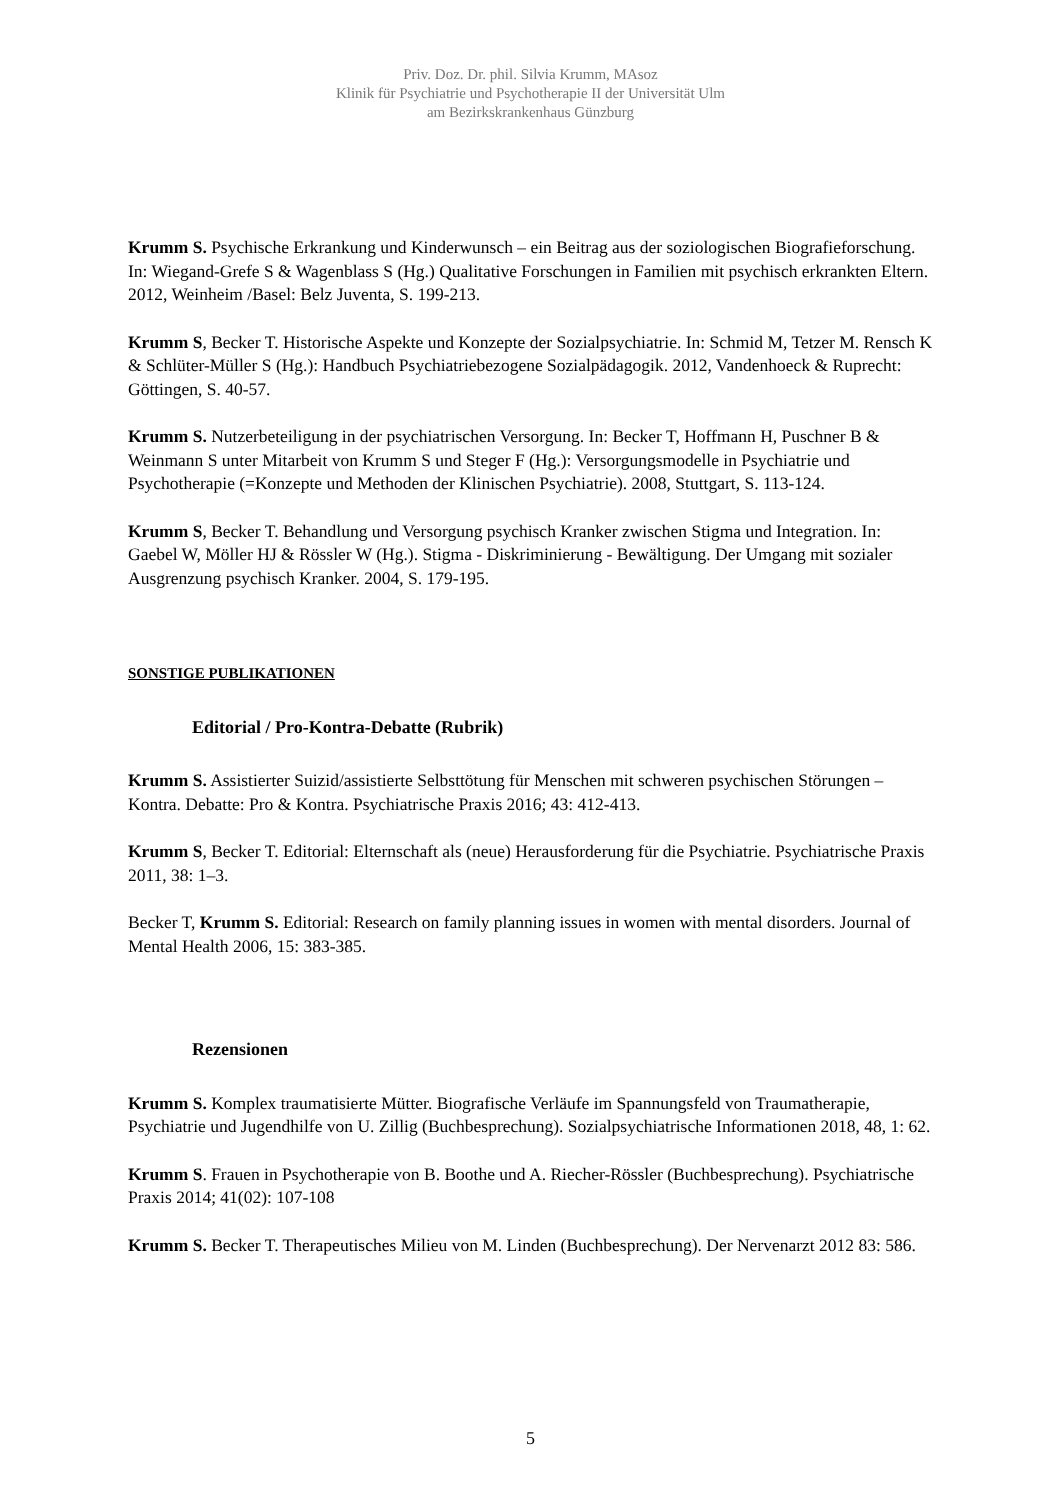Priv. Doz. Dr. phil. Silvia Krumm, MAsoz
Klinik für Psychiatrie und Psychotherapie II der Universität Ulm
am Bezirkskrankenhaus Günzburg
Krumm S. Psychische Erkrankung und Kinderwunsch – ein Beitrag aus der soziologischen Biografieforschung. In: Wiegand-Grefe S & Wagenblass S (Hg.) Qualitative Forschungen in Familien mit psychisch erkrankten Eltern. 2012, Weinheim /Basel: Belz Juventa, S. 199-213.
Krumm S, Becker T. Historische Aspekte und Konzepte der Sozialpsychiatrie. In: Schmid M, Tetzer M. Rensch K & Schlüter-Müller S (Hg.): Handbuch Psychiatriebezogene Sozialpädagogik. 2012, Vandenhoeck & Ruprecht: Göttingen, S. 40-57.
Krumm S. Nutzerbeteiligung in der psychiatrischen Versorgung. In: Becker T, Hoffmann H, Puschner B & Weinmann S unter Mitarbeit von Krumm S und Steger F (Hg.): Versorgungsmodelle in Psychiatrie und Psychotherapie (=Konzepte und Methoden der Klinischen Psychiatrie). 2008, Stuttgart, S. 113-124.
Krumm S, Becker T. Behandlung und Versorgung psychisch Kranker zwischen Stigma und Integration. In: Gaebel W, Möller HJ & Rössler W (Hg.). Stigma - Diskriminierung - Bewältigung. Der Umgang mit sozialer Ausgrenzung psychisch Kranker. 2004, S. 179-195.
SONSTIGE PUBLIKATIONEN
Editorial / Pro-Kontra-Debatte (Rubrik)
Krumm S. Assistierter Suizid/assistierte Selbsttötung für Menschen mit schweren psychischen Störungen – Kontra. Debatte: Pro & Kontra. Psychiatrische Praxis 2016; 43: 412-413.
Krumm S, Becker T. Editorial: Elternschaft als (neue) Herausforderung für die Psychiatrie. Psychiatrische Praxis 2011, 38: 1–3.
Becker T, Krumm S. Editorial: Research on family planning issues in women with mental disorders. Journal of Mental Health 2006, 15: 383-385.
Rezensionen
Krumm S. Komplex traumatisierte Mütter. Biografische Verläufe im Spannungsfeld von Traumatherapie, Psychiatrie und Jugendhilfe von U. Zillig (Buchbesprechung). Sozialpsychiatrische Informationen 2018, 48, 1: 62.
Krumm S. Frauen in Psychotherapie von B. Boothe und A. Riecher-Rössler (Buchbesprechung). Psychiatrische Praxis 2014; 41(02): 107-108
Krumm S. Becker T. Therapeutisches Milieu von M. Linden (Buchbesprechung). Der Nervenarzt 2012 83: 586.
5